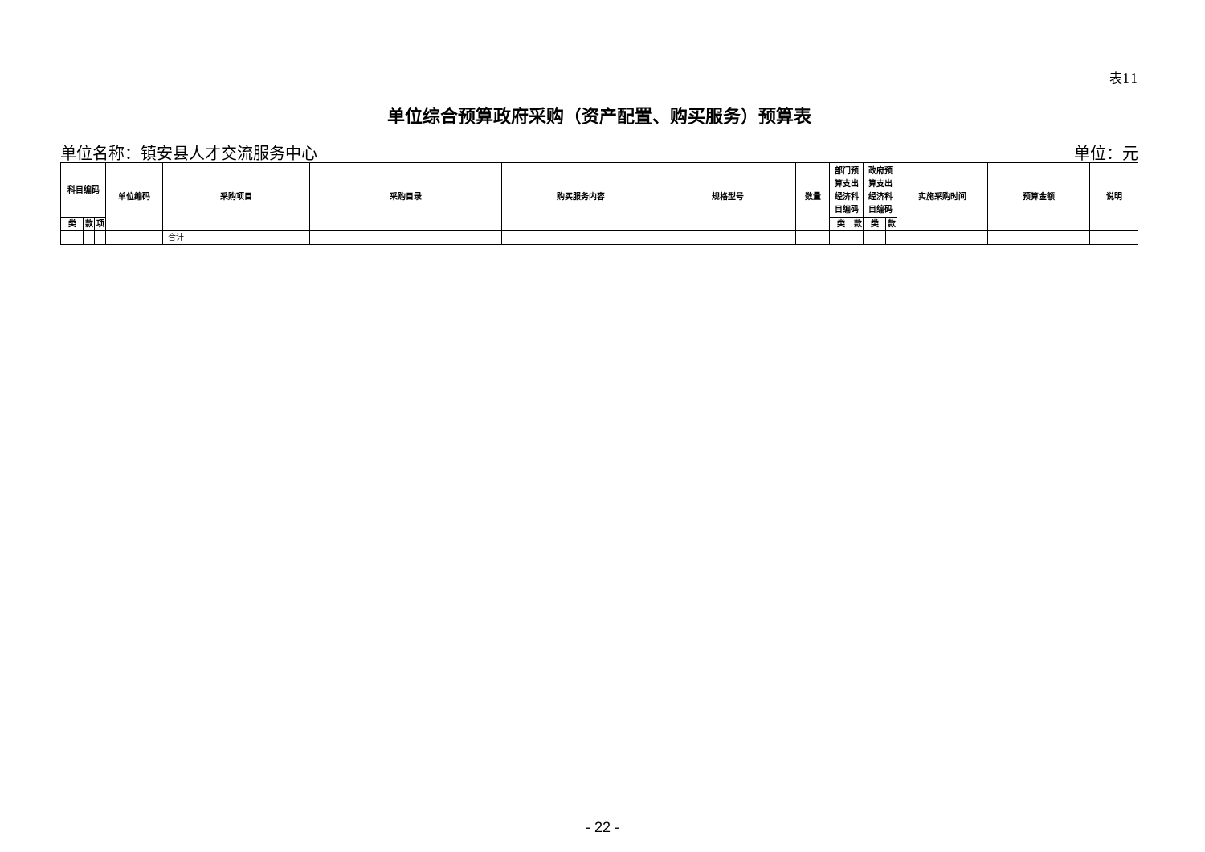表11
单位综合预算政府采购（资产配置、购买服务）预算表
单位名称：镇安县人才交流服务中心 单位：元
| 科目编码 | | | 单位编码 | 采购项目 | 采购目录 | 购买服务内容 | 规格型号 | 数量 | 部门预 算支出 经济科 目编码 | | 政府预 算支出 经济科 目编码 | | 实施采购时间 | 预算金额 | 说明 |
| --- | --- | --- | --- | --- | --- | --- | --- | --- | --- | --- | --- | --- | --- | --- | --- |
| 类 | 款 | 项 | | | | | | | 类 | 款 | 类 | 款 | | | |
| | | | | 合计 | | | | | | | | | | | |
- 22 -